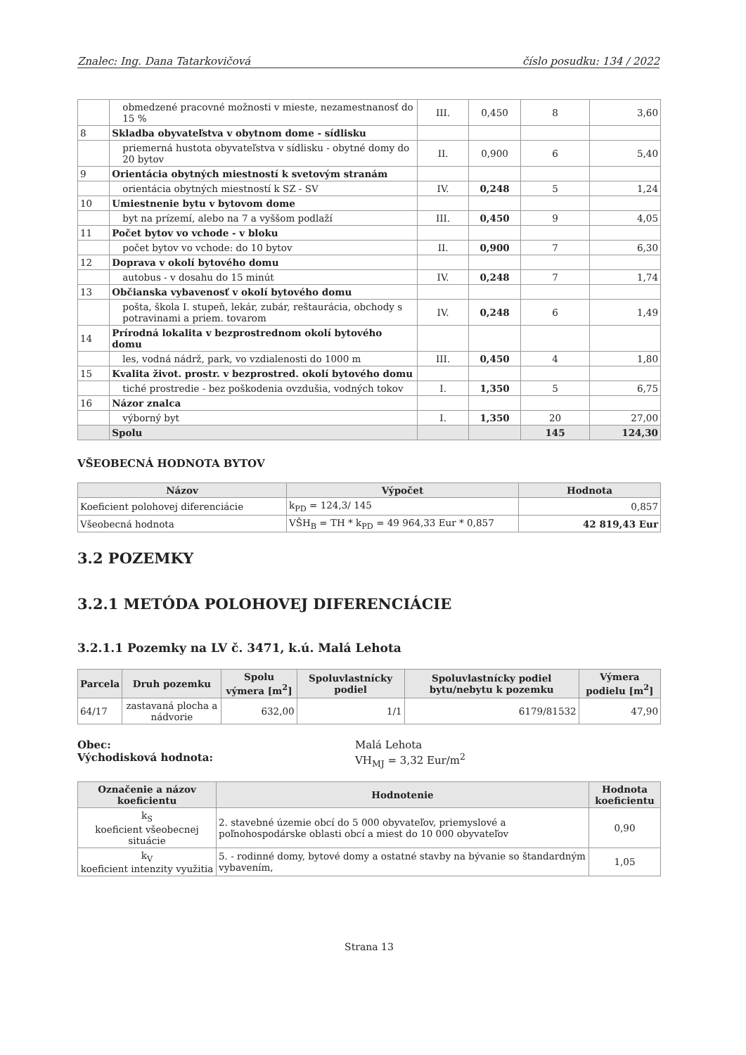Znalec: Ing. Dana Tatarkovičová číslo posudku: 134 / 2022
| | obmedzené pracovné možnosti v mieste, nezamestnanosť do 15 % | III. | 0,450 | 8 | 3,60 |
| 8 | Skladba obyvateľstva v obytnom dome - sídlisku | | | | |
| | priemerná hustota obyvateľstva v sídlisku - obytné domy do 20 bytov | II. | 0,900 | 6 | 5,40 |
| 9 | Orientácia obytných miestností k svetovým stranám | | | | |
| | orientácia obytných miestností k SZ - SV | IV. | 0,248 | 5 | 1,24 |
| 10 | Umiestnenie bytu v bytovom dome | | | | |
| | byt na prízemí, alebo na 7 a vyššom podlaží | III. | 0,450 | 9 | 4,05 |
| 11 | Počet bytov vo vchode - v bloku | | | | |
| | počet bytov vo vchode: do 10 bytov | II. | 0,900 | 7 | 6,30 |
| 12 | Doprava v okolí bytového domu | | | | |
| | autobus - v dosahu do 15 minút | IV. | 0,248 | 7 | 1,74 |
| 13 | Občianska vybavenosť v okolí bytového domu | | | | |
| | pošta, škola I. stupeň, lekár, zubár, reštaurácia, obchody s potravinami a priem. tovarom | IV. | 0,248 | 6 | 1,49 |
| 14 | Prírodná lokalita v bezprostrednom okolí bytového domu | | | | |
| | les, vodná nádrž, park, vo vzdialenosti do 1000 m | III. | 0,450 | 4 | 1,80 |
| 15 | Kvalita život. prostr. v bezprostred. okolí bytového domu | | | | |
| | tiché prostredie - bez poškodenia ovzdušia, vodných tokov | I. | 1,350 | 5 | 6,75 |
| 16 | Názor znalca | | | | |
| | výborný byt | I. | 1,350 | 20 | 27,00 |
| | Spolu | | | 145 | 124,30 |
VŠEOBECNÁ HODNOTA BYTOV
| Názov | Výpočet | Hodnota |
| --- | --- | --- |
| Koeficient polohovej diferenciácie | k<sub>PD</sub> = 124,3/ 145 | 0,857 |
| Všeobecná hodnota | VŠH<sub>B</sub> = TH * k<sub>PD</sub> = 49 964,33 Eur * 0,857 | 42 819,43 Eur |
3.2 POZEMKY
3.2.1 METÓDA POLOHOVEJ DIFERENCIÁCIE
3.2.1.1 Pozemky na LV č. 3471, k.ú. Malá Lehota
| Parcela | Druh pozemku | Spolu výmera [m<sup>2</sup>] | Spoluvlastnícky podiel | Spoluvlastnícky podiel bytu/nebytu k pozemku | Výmera podielu [m<sup>2</sup>] |
| --- | --- | --- | --- | --- | --- |
| 64/17 | zastavaná plocha a nádvorie | 632,00 | 1/1 | 6179/81532 | 47,90 |
Obec:
Východisková hodnota:
Malá Lehota
VH<sub>MJ</sub> = 3,32 Eur/m<sup>2</sup>
| Označenie a názov koeficientu | Hodnotenie | Hodnota koeficientu |
| --- | --- | --- |
| k<sub>S</sub> koeficient všeobecnej situácie | 2. stavebné územie obcí do 5 000 obyvateľov, priemyslové a poľnohospodárske oblasti obcí a miest do 10 000 obyvateľov | 0,90 |
| k<sub>V</sub> koeficient intenzity využitia | 5. - rodinné domy, bytové domy a ostatné stavby na bývanie so štandardným vybavením, | 1,05 |
Strana 13